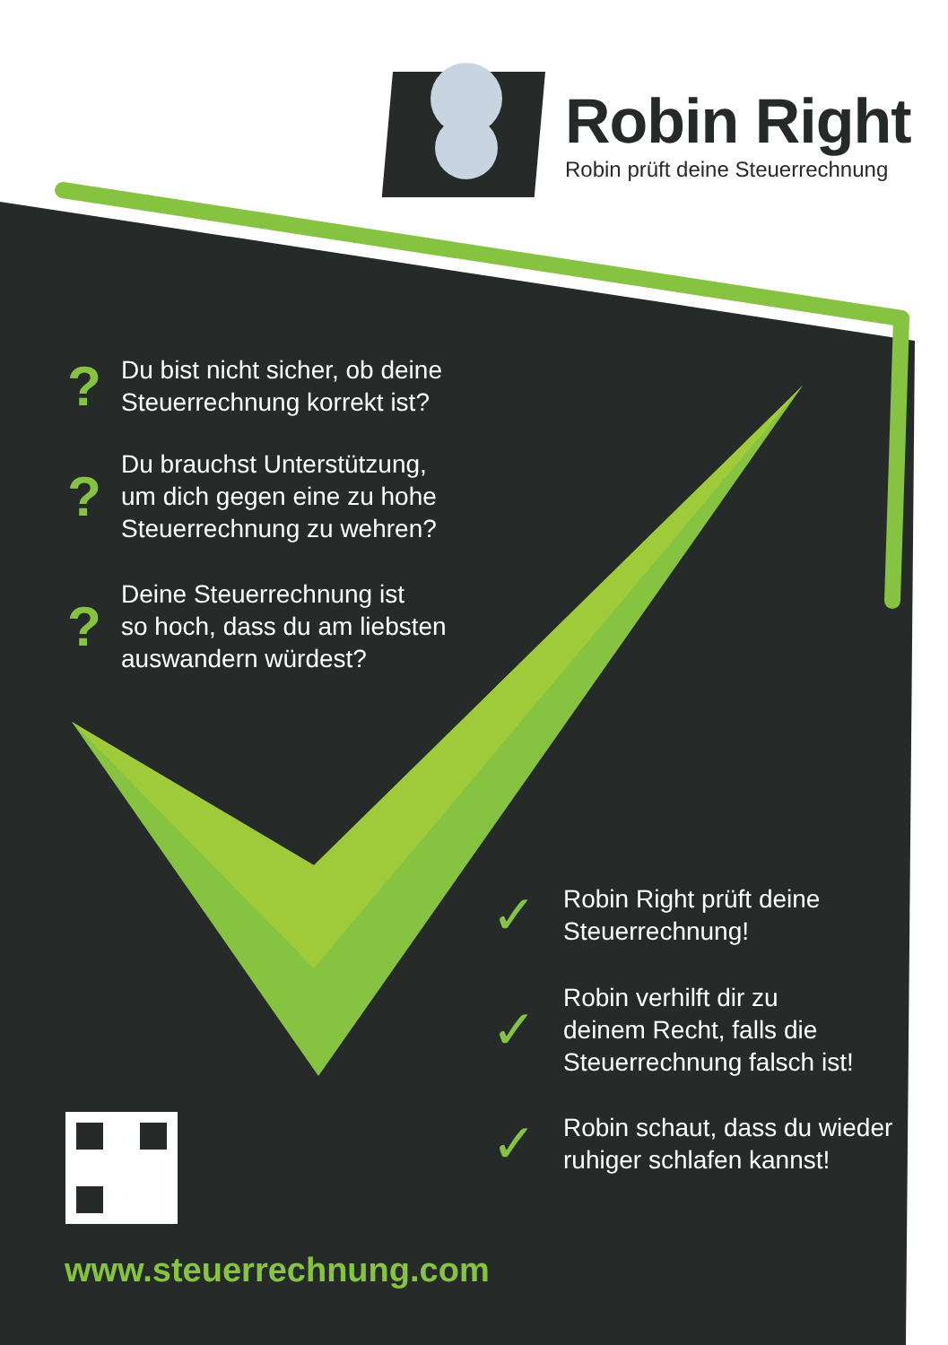Robin Right
Robin prüft deine Steuerrechnung
?
Du bist nicht sicher, ob deine
Steuerrechnung korrekt ist?
?
Du brauchst Unterstützung,
um dich gegen eine zu hohe
Steuerrechnung zu wehren?
?
Deine Steuerrechnung ist
so hoch, dass du am liebsten
auswandern würdest?
✓
Robin Right prüft deine
Steuerrechnung!
✓
Robin verhilft dir zu
deinem Recht, falls die
Steuerrechnung falsch ist!
✓
Robin schaut, dass du wieder
ruhiger schlafen kannst!
www.steuerrechnung.com